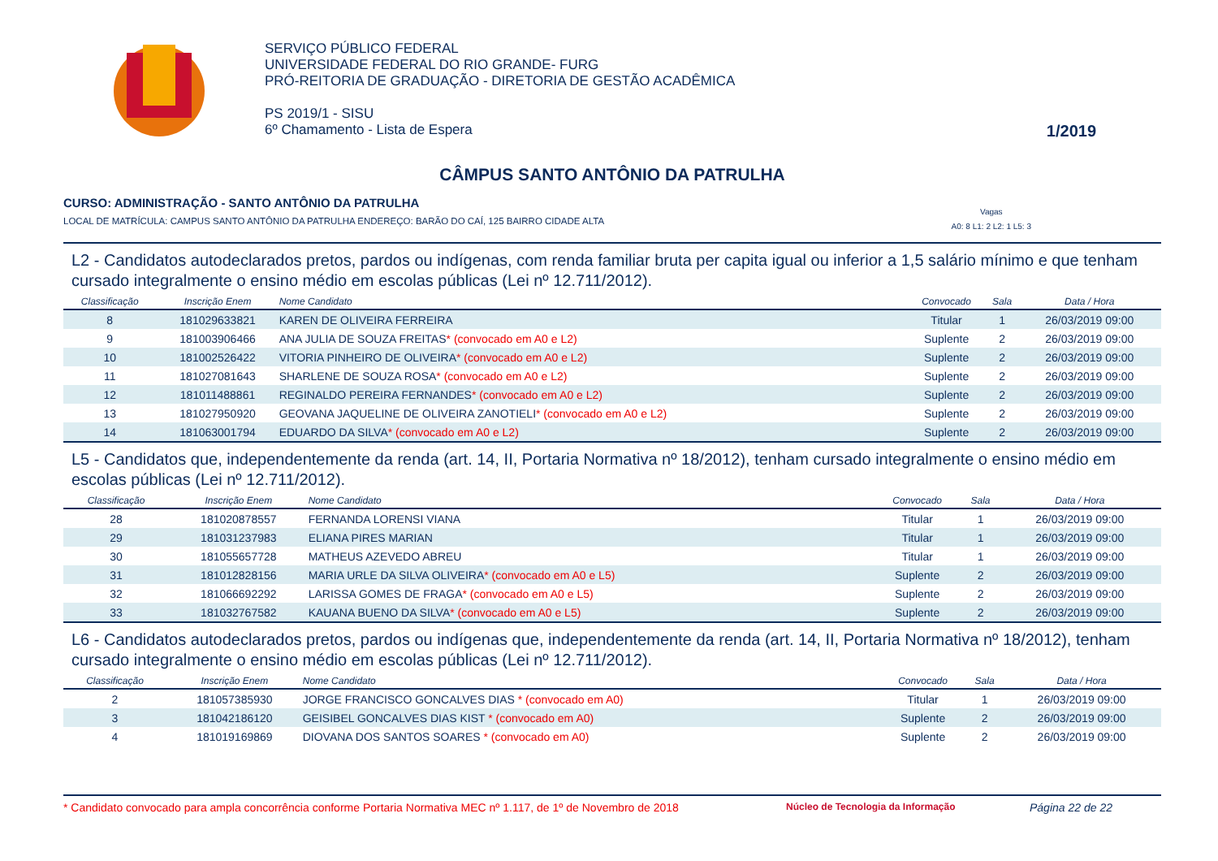SERVIÇO PÚBLICO FEDERAL
UNIVERSIDADE FEDERAL DO RIO GRANDE- FURG
PRÓ-REITORIA DE GRADUAÇÃO - DIRETORIA DE GESTÃO ACADÊMICA
PS 2019/1 - SISU
6º Chamamento - Lista de Espera
1/2019
CÂMPUS SANTO ANTÔNIO DA PATRULHA
CURSO: ADMINISTRAÇÃO - SANTO ANTÔNIO DA PATRULHA
LOCAL DE MATRÍCULA: CAMPUS SANTO ANTÔNIO DA PATRULHA ENDEREÇO: BARÃO DO CAÍ, 125 BAIRRO CIDADE ALTA Vagas
A0: 8 L1: 2 L2: 1 L5: 3
L2 - Candidatos autodeclarados pretos, pardos ou indígenas, com renda familiar bruta per capita igual ou inferior a 1,5 salário mínimo e que tenham cursado integralmente o ensino médio em escolas públicas (Lei nº 12.711/2012).
| Classificação | Inscrição Enem | Nome Candidato | Convocado | Sala | Data / Hora |
| --- | --- | --- | --- | --- | --- |
| 8 | 181029633821 | KAREN DE OLIVEIRA FERREIRA | Titular | 1 | 26/03/2019 09:00 |
| 9 | 181003906466 | ANA JULIA DE SOUZA FREITAS * (convocado em A0 e L2) | Suplente | 2 | 26/03/2019 09:00 |
| 10 | 181002526422 | VITORIA PINHEIRO DE OLIVEIRA * (convocado em A0 e L2) | Suplente | 2 | 26/03/2019 09:00 |
| 11 | 181027081643 | SHARLENE DE SOUZA ROSA * (convocado em A0 e L2) | Suplente | 2 | 26/03/2019 09:00 |
| 12 | 181011488861 | REGINALDO PEREIRA FERNANDES * (convocado em A0 e L2) | Suplente | 2 | 26/03/2019 09:00 |
| 13 | 181027950920 | GEOVANA JAQUELINE DE OLIVEIRA ZANOTIELI * (convocado em A0 e L2) | Suplente | 2 | 26/03/2019 09:00 |
| 14 | 181063001794 | EDUARDO DA SILVA * (convocado em A0 e L2) | Suplente | 2 | 26/03/2019 09:00 |
L5 - Candidatos que, independentemente da renda (art. 14, II, Portaria Normativa nº 18/2012), tenham cursado integralmente o ensino médio em escolas públicas (Lei nº 12.711/2012).
| Classificação | Inscrição Enem | Nome Candidato | Convocado | Sala | Data / Hora |
| --- | --- | --- | --- | --- | --- |
| 28 | 181020878557 | FERNANDA LORENSI VIANA | Titular | 1 | 26/03/2019 09:00 |
| 29 | 181031237983 | ELIANA PIRES MARIAN | Titular | 1 | 26/03/2019 09:00 |
| 30 | 181055657728 | MATHEUS AZEVEDO ABREU | Titular | 1 | 26/03/2019 09:00 |
| 31 | 181012828156 | MARIA URLE DA SILVA OLIVEIRA * (convocado em A0 e L5) | Suplente | 2 | 26/03/2019 09:00 |
| 32 | 181066692292 | LARISSA GOMES DE FRAGA * (convocado em A0 e L5) | Suplente | 2 | 26/03/2019 09:00 |
| 33 | 181032767582 | KAUANA BUENO DA SILVA * (convocado em A0 e L5) | Suplente | 2 | 26/03/2019 09:00 |
L6 - Candidatos autodeclarados pretos, pardos ou indígenas que, independentemente da renda (art. 14, II, Portaria Normativa nº 18/2012), tenham cursado integralmente o ensino médio em escolas públicas (Lei nº 12.711/2012).
| Classificação | Inscrição Enem | Nome Candidato | Convocado | Sala | Data / Hora |
| --- | --- | --- | --- | --- | --- |
| 2 | 181057385930 | JORGE FRANCISCO GONCALVES DIAS * (convocado em A0) | Titular | 1 | 26/03/2019 09:00 |
| 3 | 181042186120 | GEISIBEL GONCALVES DIAS KIST * (convocado em A0) | Suplente | 2 | 26/03/2019 09:00 |
| 4 | 181019169869 | DIOVANA DOS SANTOS SOARES * (convocado em A0) | Suplente | 2 | 26/03/2019 09:00 |
* Candidato convocado para ampla concorrência conforme Portaria Normativa MEC nº 1.117, de 1º de Novembro de 2018 Núcleo de Tecnologia da Informação Página 22 de 22